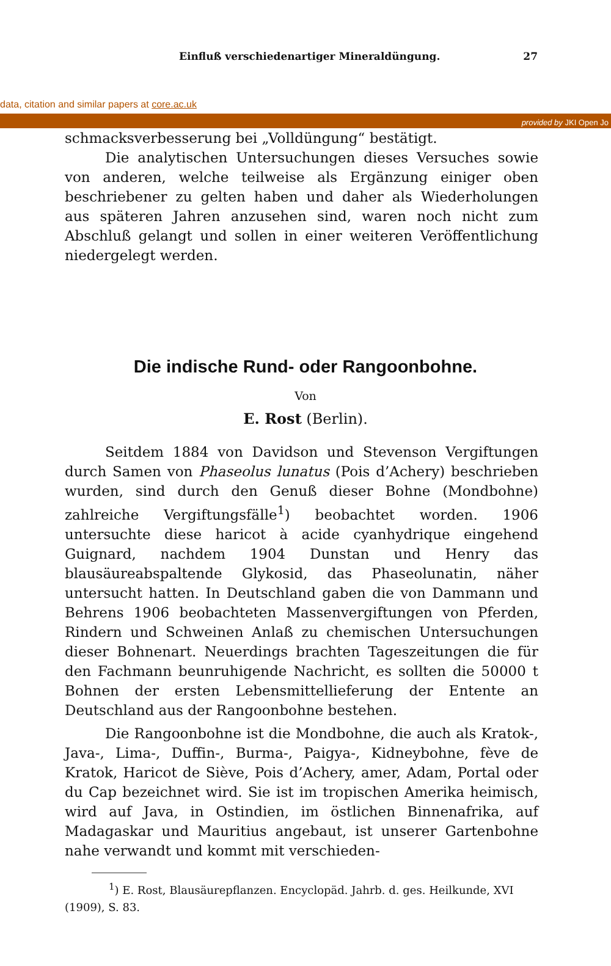Einfluß verschiedenartiger Mineraldüngung. 27
data, citation and similar papers at core.ac.uk
provided by JKI Open Jo
schmacksverbesserung bei „Volldüngung“ bestätigt.
Die analytischen Untersuchungen dieses Versuches sowie von anderen, welche teilweise als Ergänzung einiger oben beschriebener zu gelten haben und daher als Wiederholungen aus späteren Jahren anzusehen sind, waren noch nicht zum Abschluß gelangt und sollen in einer weiteren Veröffentlichung niedergelegt werden.
Die indische Rund- oder Rangoonbohne.
Von
E. Rost (Berlin).
Seitdem 1884 von Davidson und Stevenson Vergiftungen durch Samen von Phaseolus lunatus (Pois d’Achery) beschrieben wurden, sind durch den Genuß dieser Bohne (Mondbohne) zahlreiche Vergiftungsfälle<sup>1</sup>) beobachtet worden. 1906 untersuchte diese haricot à acide cyanhydrique eingehend Guignard, nachdem 1904 Dunstan und Henry das blausäureabspaltende Glykosid, das Phaseolunatin, näher untersucht hatten. In Deutschland gaben die von Dammann und Behrens 1906 beobachteten Massenvergiftungen von Pferden, Rindern und Schweinen Anlaß zu chemischen Untersuchungen dieser Bohnenart. Neuerdings brachten Tageszeitungen die für den Fachmann beunruhigende Nachricht, es sollten die 50000 t Bohnen der ersten Lebensmittellieferung der Entente an Deutschland aus der Rangoonbohne bestehen.
Die Rangoonbohne ist die Mondbohne, die auch als Kratok-, Java-, Lima-, Duffin-, Burma-, Paigya-, Kidneybohne, fève de Kratok, Haricot de Siève, Pois d’Achery, amer, Adam, Portal oder du Cap bezeichnet wird. Sie ist im tropischen Amerika heimisch, wird auf Java, in Ostindien, im östlichen Binnenafrika, auf Madagaskar und Mauritius angebaut, ist unserer Gartenbohne nahe verwandt und kommt mit verschieden-
<sup>1</sup>) E. Rost, Blausäurepflanzen. Encyclopäd. Jahrb. d. ges. Heilkunde, XVI (1909), S. 83.